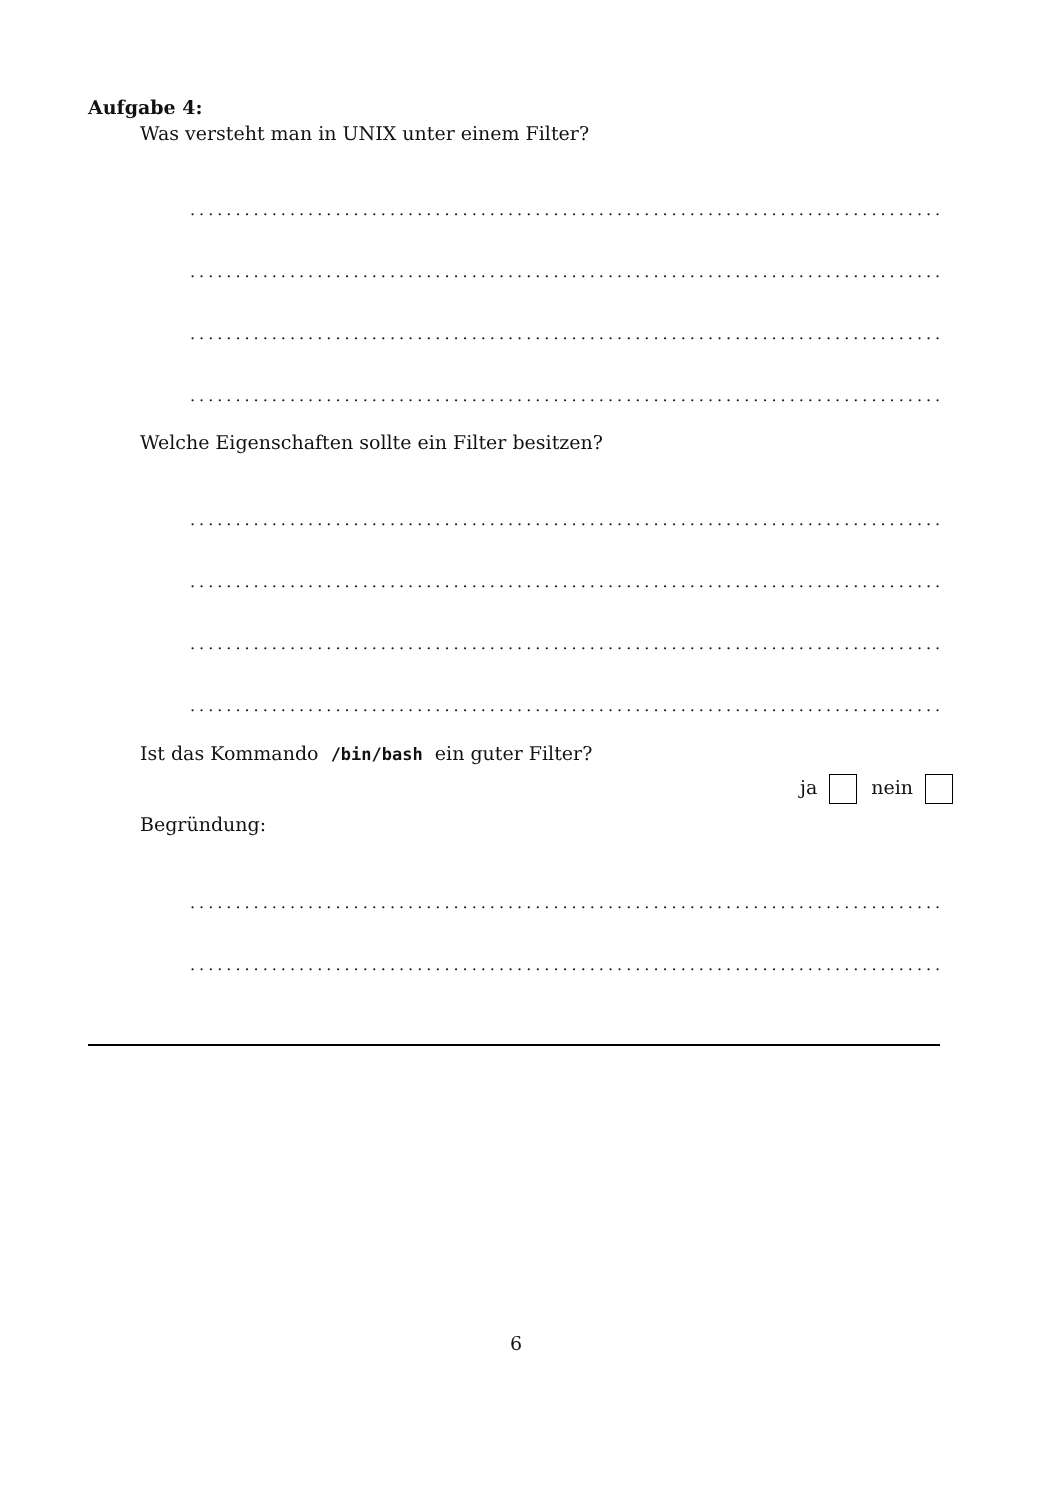Aufgabe 4:
Was versteht man in UNIX unter einem Filter?
................................................................................................
................................................................................................
................................................................................................
................................................................................................
Welche Eigenschaften sollte ein Filter besitzen?
................................................................................................
................................................................................................
................................................................................................
................................................................................................
Ist das Kommando /bin/bash ein guter Filter?
ja nein
Begründung:
................................................................................................
................................................................................................
6